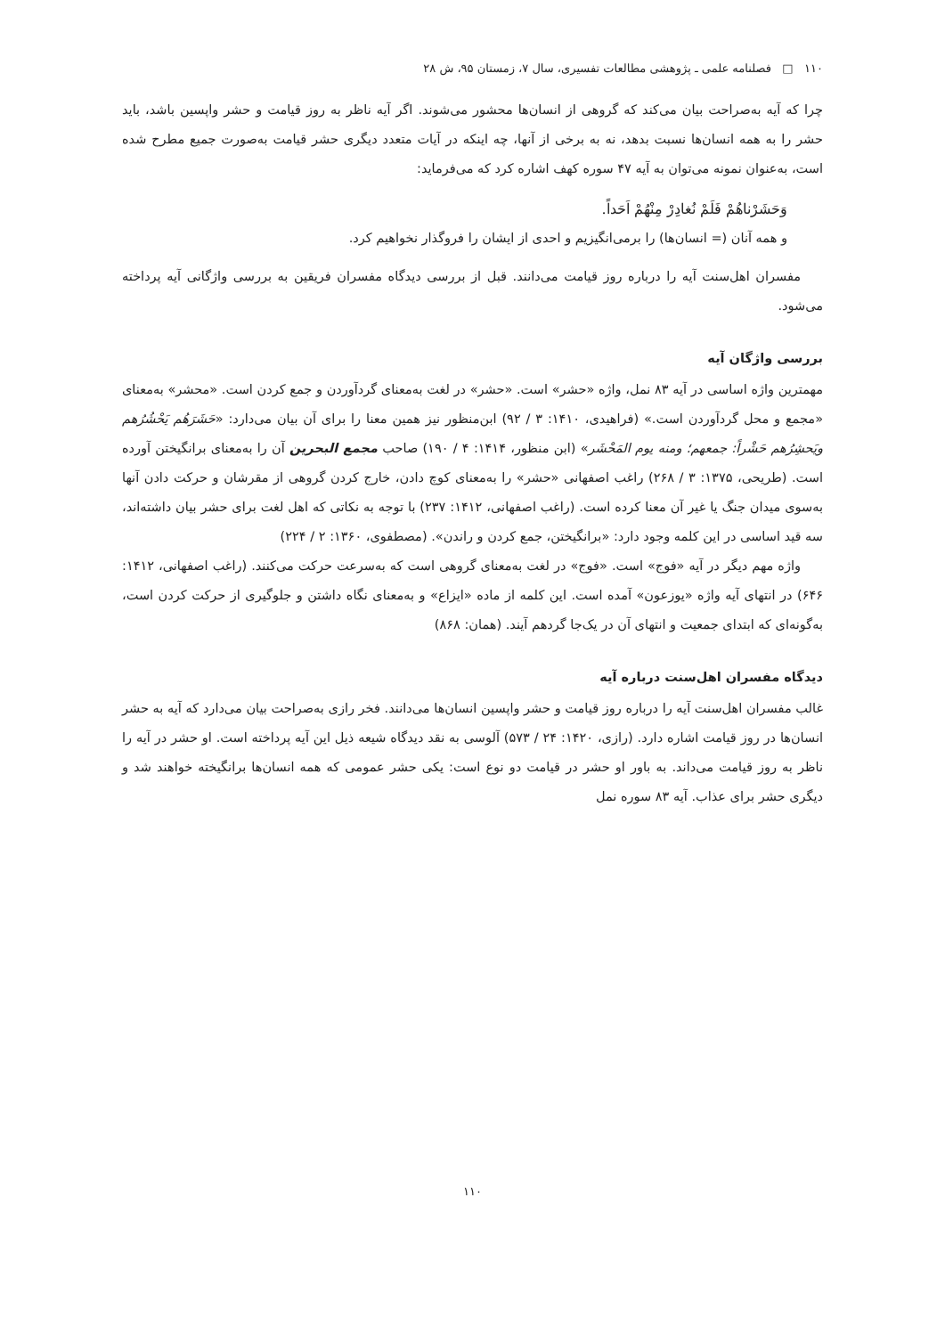۱۱۰ □ فصلنامه علمی ـ پژوهشی مطالعات تفسیری، سال ۷، زمستان ۹۵، ش ۲۸
چرا که آیه به‌صراحت بیان می‌کند که گروهی از انسان‌ها محشور می‌شوند. اگر آیه ناظر به روز قیامت و حشر واپسین باشد، باید حشر را به همه انسان‌ها نسبت بدهد، نه به برخی از آنها، چه اینکه در آیات متعدد دیگری حشر قیامت به‌صورت جمیع مطرح شده است، به‌عنوان نمونه می‌توان به آیه ۴۷ سوره کهف اشاره کرد که می‌فرماید:
وَحَشَرْناهُمْ فَلَمْ نُغادِرْ مِنْهُمْ اَحَداً.
و همه آنان (= انسان‌ها) را برمی‌انگیزیم و احدی از ایشان را فروگذار نخواهیم کرد.
مفسران اهل‌سنت آیه را درباره روز قیامت می‌دانند. قبل از بررسی دیدگاه مفسران فریقین به بررسی واژگانی آیه پرداخته می‌شود.
بررسی واژگان آیه
مهمترین واژه اساسی در آیه ۸۳ نمل، واژه «حشر» است. «حشر» در لغت به‌معنای گردآوردن و جمع کردن است. «محشر» به‌معنای «مجمع و محل گردآوردن است.» (فراهیدی، ۱۴۱۰: ۳ / ۹۲) ابن‌منظور نیز همین معنا را برای آن بیان می‌دارد: «حَشَرَهُم يَحْشُرُهم ويَحشِرُهم حَشْراً: جمعهم؛ ومنه يوم المَحْشَر» (ابن منظور، ۱۴۱۴: ۴ / ۱۹۰) صاحب مجمع البحرین آن را به‌معنای برانگیختن آورده است. (طریحی، ۱۳۷۵: ۳ / ۲۶۸) راغب اصفهانی «حشر» را به‌معنای کوچ دادن، خارج کردن گروهی از مقرشان و حرکت دادن آنها به‌سوی میدان جنگ یا غیر آن معنا کرده است. (راغب اصفهانی، ۱۴۱۲: ۲۳۷) با توجه به نکاتی که اهل لغت برای حشر بیان داشته‌اند، سه قید اساسی در این کلمه وجود دارد: «برانگیختن، جمع کردن و راندن». (مصطفوی، ۱۳۶۰: ۲ / ۲۲۴)
واژه مهم دیگر در آیه «فوج» است. «فوج» در لغت به‌معنای گروهی است که به‌سرعت حرکت می‌کنند. (راغب اصفهانی، ۱۴۱۲: ۶۴۶) در انتهای آیه واژه «یوزعون» آمده است. این کلمه از ماده «ایزاع» و به‌معنای نگاه داشتن و جلوگیری از حرکت کردن است، به‌گونه‌ای که ابتدای جمعیت و انتهای آن در یک‌جا گردهم آیند. (همان: ۸۶۸)
دیدگاه مفسران اهل‌سنت درباره آیه
غالب مفسران اهل‌سنت آیه را درباره روز قیامت و حشر واپسین انسان‌ها می‌دانند. فخر رازی به‌صراحت بیان می‌دارد که آیه به حشر انسان‌ها در روز قیامت اشاره دارد. (رازی، ۱۴۲۰: ۲۴ / ۵۷۳) آلوسی به نقد دیدگاه شیعه ذیل این آیه پرداخته است. او حشر در آیه را ناظر به روز قیامت می‌داند. به باور او حشر در قیامت دو نوع است: یکی حشر عمومی که همه انسان‌ها برانگیخته خواهند شد و دیگری حشر برای عذاب. آیه ۸۳ سوره نمل
۱۱۰